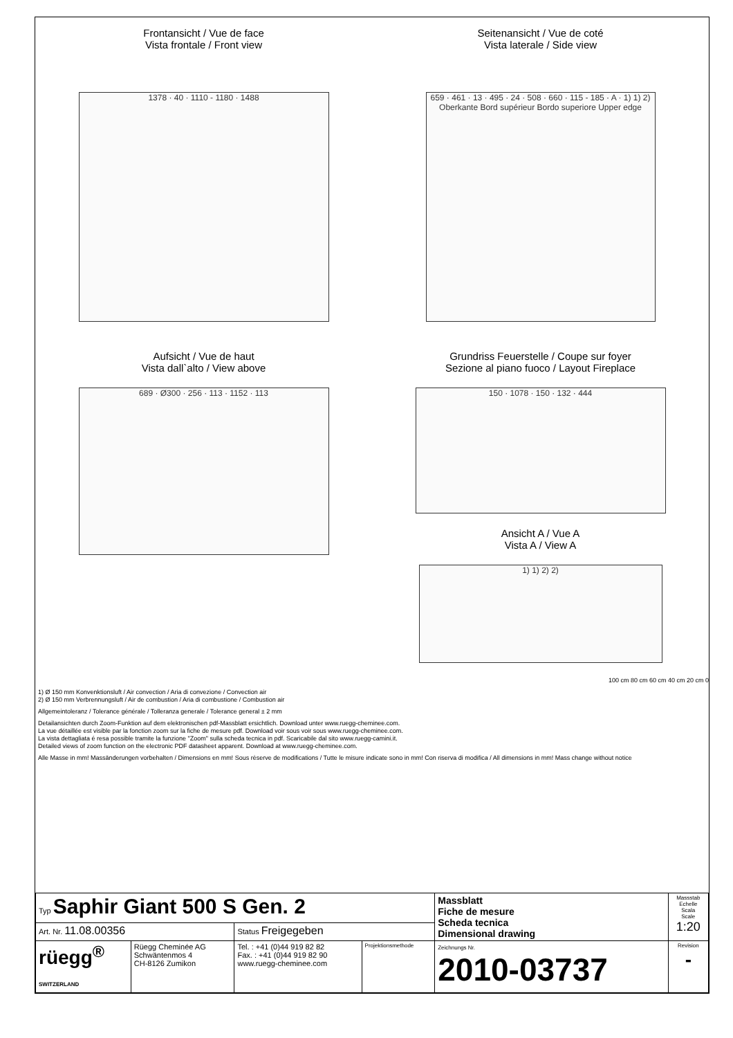Frontansicht / Vue de face
Vista frontale / Front view
1378 · 40 · 1110 - 1180 · 1488
Seitenansicht / Vue de coté
Vista laterale / Side view
659 · 461 · 13 · 495 · 24 · 508 · 660 · 115 - 185 · A · 1) 1) 2)
Oberkante Bord supérieur Bordo superiore Upper edge
Aufsicht / Vue de haut
Vista dall`alto / View above
689 · Ø300 · 256 · 113 · 1152 · 113
Grundriss Feuerstelle / Coupe sur foyer
Sezione al piano fuoco / Layout Fireplace
150 · 1078 · 150 · 132 · 444
Ansicht A / Vue A
Vista A / View A
1) 1) 2) 2)
100 cm 80 cm 60 cm 40 cm 20 cm 0
1) Ø 150 mm Konvenktionsluft / Air convection / Aria di convezione / Convection air
2) Ø 150 mm Verbrennungsluft / Air de combustion / Aria di combustione / Combustion air
Allgemeintoleranz / Tolerance générale / Tolleranza generale / Tolerance general ± 2 mm
Detailansichten durch Zoom-Funktion auf dem elektronischen pdf-Massblatt ersichtlich. Download unter www.ruegg-cheminee.com.
La vue détaillée est visible par la fonction zoom sur la fiche de mesure pdf. Download voir sous voir sous www.ruegg-cheminee.com.
La vista dettagliata é resa possible tramite la funzione "Zoom" sulla scheda tecnica in pdf. Scaricabile dal sito www.ruegg-camini.it.
Detailed views of zoom function on the electronic PDF datasheet apparent. Download at www.ruegg-cheminee.com.
Alle Masse in mm! Massänderungen vorbehalten / Dimensions en mm! Sous rèserve de modifications / Tutte le misure indicate sono in mm! Con riserva di modifica / All dimensions in mm! Mass change without notice
| Typ Saphir Giant 500 S Gen. 2 | | | | Massblatt Fiche de mesure Scheda tecnica Dimensional drawing | Massstab Echelle Scala Scale 1:20 |
| Art. Nr. 11.08.00356 | | Status Freigegeben | | | |
| rüegg<sup>®</sup> SWITZERLAND | Rüegg Cheminée AG Schwäntenmos 4 CH-8126 Zumikon | Tel. : +41 (0)44 919 82 82 Fax. : +41 (0)44 919 82 90 www.ruegg-cheminee.com | Projektionsmethode | Zeichnungs Nr. 2010-03737 | Revision - |